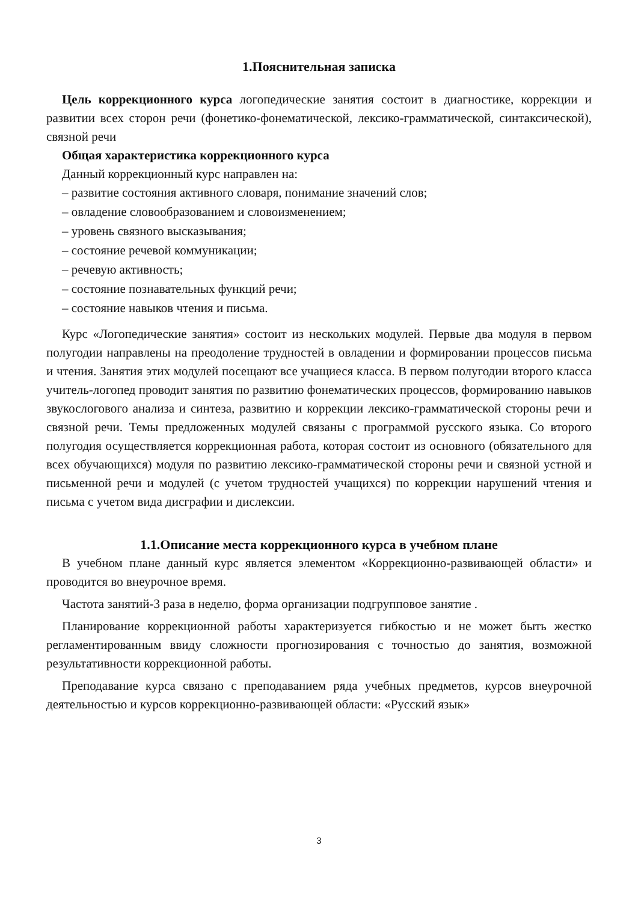1.Пояснительная записка
Цель коррекционного курса логопедические занятия состоит в диагностике, коррекции и развитии всех сторон речи (фонетико-фонематической, лексико-грамматической, синтаксической), связной речи
Общая характеристика коррекционного курса
Данный коррекционный курс направлен на:
– развитие состояния активного словаря, понимание значений слов;
– овладение словообразованием и словоизменением;
– уровень связного высказывания;
– состояние речевой коммуникации;
– речевую активность;
– состояние познавательных функций речи;
– состояние навыков чтения и письма.
Курс «Логопедические занятия» состоит из нескольких модулей. Первые два модуля в первом полугодии направлены на преодоление трудностей в овладении и формировании процессов письма и чтения. Занятия этих модулей посещают все учащиеся класса. В первом полугодии второго класса учитель-логопед проводит занятия по развитию фонематических процессов, формированию навыков звукослогового анализа и синтеза, развитию и коррекции лексико-грамматической стороны речи и связной речи. Темы предложенных модулей связаны с программой русского языка. Со второго полугодия осуществляется коррекционная работа, которая состоит из основного (обязательного для всех обучающихся) модуля по развитию лексико-грамматической стороны речи и связной устной и письменной речи и модулей (с учетом трудностей учащихся) по коррекции нарушений чтения и письма с учетом вида дисграфии и дислексии.
1.1.Описание места коррекционного курса в учебном плане
В учебном плане данный курс является элементом «Коррекционно-развивающей области» и проводится во внеурочное время.
Частота занятий-3 раза в неделю, форма организации подгрупповое занятие .
Планирование коррекционной работы характеризуется гибкостью и не может быть жестко регламентированным ввиду сложности прогнозирования с точностью до занятия, возможной результативности коррекционной работы.
Преподавание курса связано с преподаванием ряда учебных предметов, курсов внеурочной деятельностью и курсов коррекционно-развивающей области: «Русский язык»
3